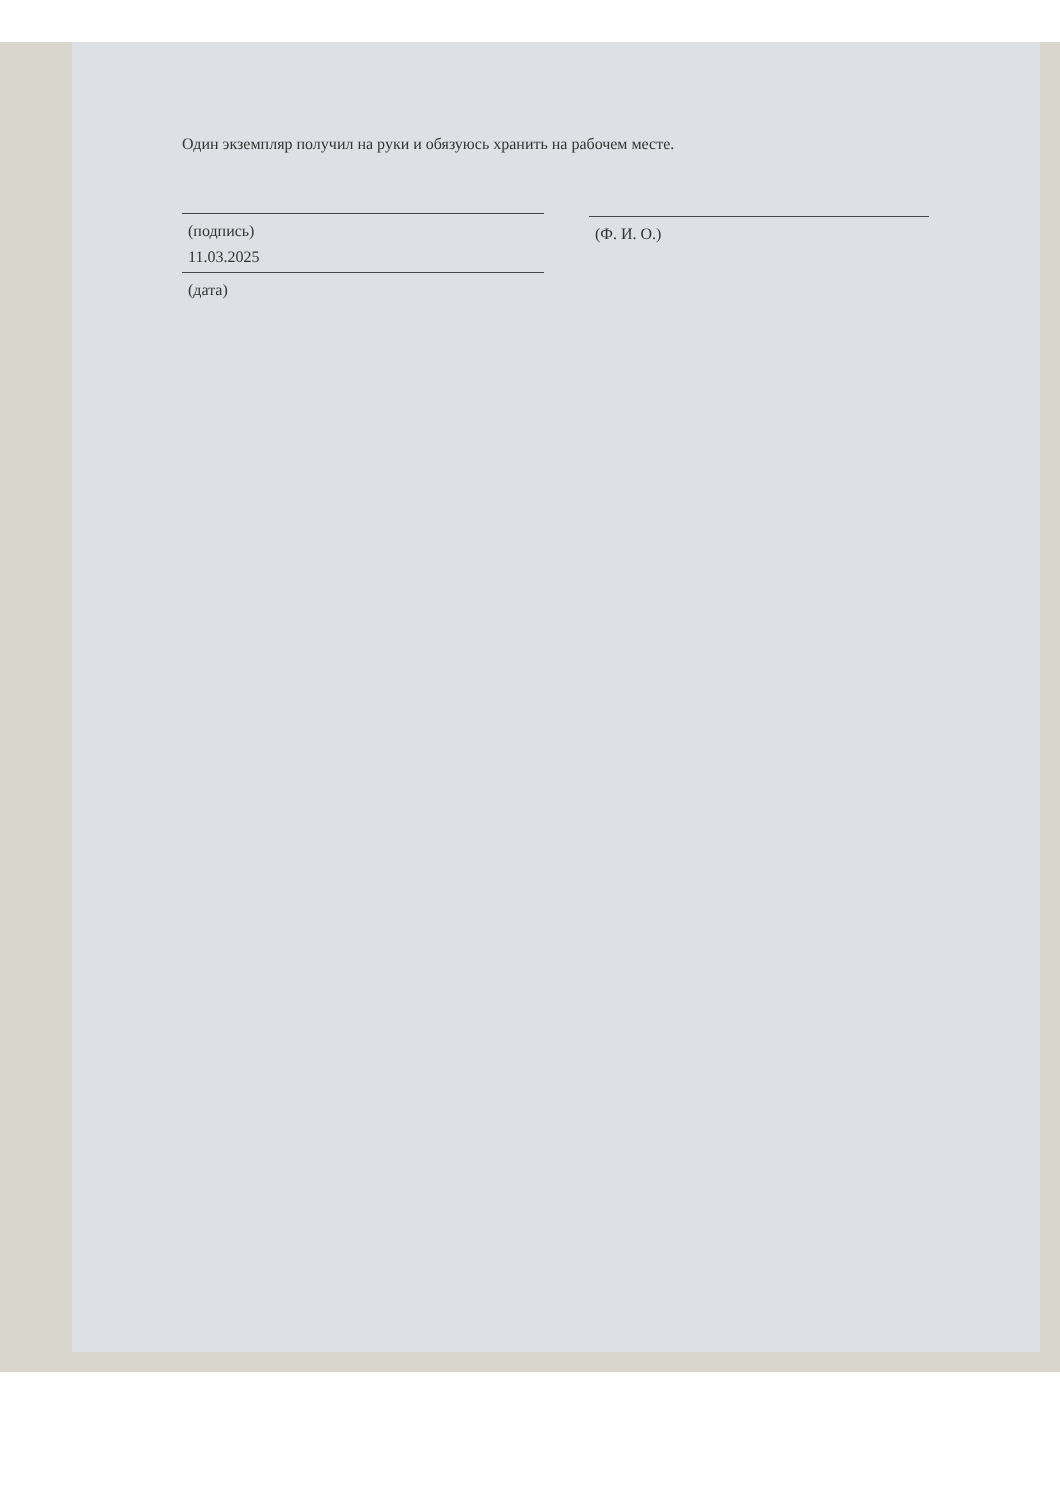Один экземпляр получил на руки и обязуюсь хранить на рабочем месте.
(подпись)
11.03.2025
(дата)
(Ф. И. О.)